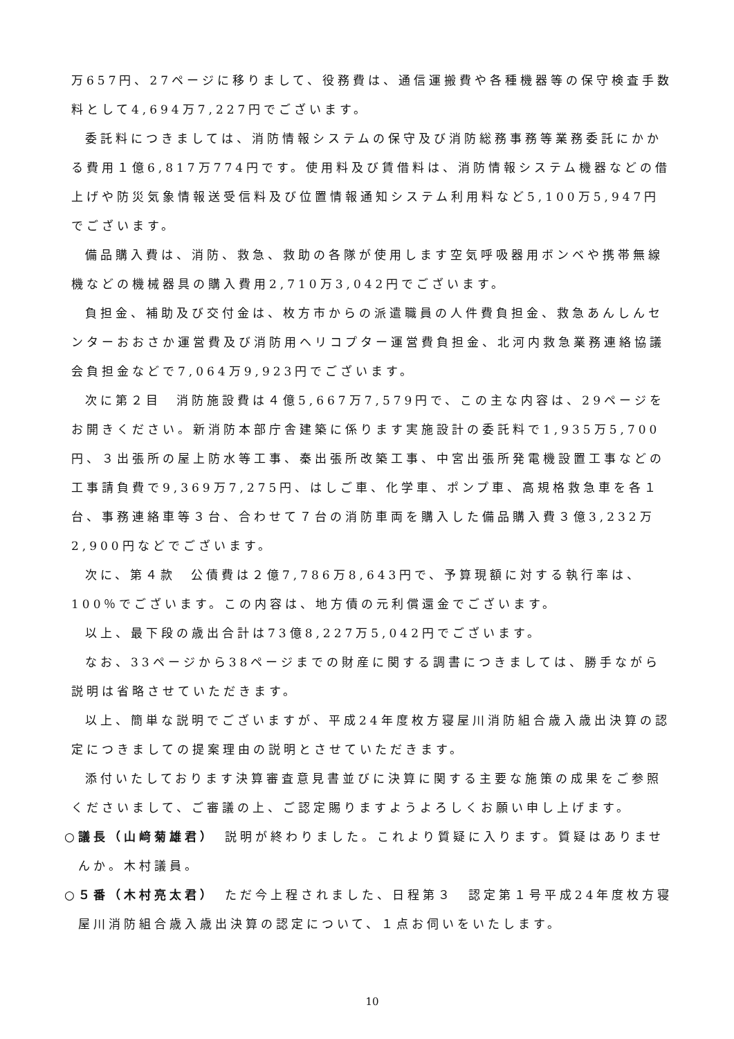万657円、27ページに移りまして、役務費は、通信運搬費や各種機器等の保守検査手数料として4,694万7,227円でございます。
委託料につきましては、消防情報システムの保守及び消防総務事務等業務委託にかかる費用１億6,817万774円です。使用料及び賃借料は、消防情報システム機器などの借上げや防災気象情報送受信料及び位置情報通知システム利用料など5,100万5,947円でございます。
備品購入費は、消防、救急、救助の各隊が使用します空気呼吸器用ボンベや携帯無線機などの機械器具の購入費用2,710万3,042円でございます。
負担金、補助及び交付金は、枚方市からの派遣職員の人件費負担金、救急あんしんセンターおおさか運営費及び消防用ヘリコプター運営費負担金、北河内救急業務連絡協議会負担金などで7,064万9,923円でございます。
次に第２目　消防施設費は４億5,667万7,579円で、この主な内容は、29ページをお開きください。新消防本部庁舎建築に係ります実施設計の委託料で1,935万5,700円、３出張所の屋上防水等工事、秦出張所改築工事、中宮出張所発電機設置工事などの工事請負費で9,369万7,275円、はしご車、化学車、ポンプ車、高規格救急車を各１台、事務連絡車等３台、合わせて７台の消防車両を購入した備品購入費３億3,232万2,900円などでございます。
次に、第４款　公債費は２億7,786万8,643円で、予算現額に対する執行率は、100％でございます。この内容は、地方債の元利償還金でございます。
以上、最下段の歳出合計は73億8,227万5,042円でございます。
なお、33ページから38ページまでの財産に関する調書につきましては、勝手ながら説明は省略させていただきます。
以上、簡単な説明でございますが、平成24年度枚方寝屋川消防組合歳入歳出決算の認定につきましての提案理由の説明とさせていただきます。
添付いたしております決算審査意見書並びに決算に関する主要な施策の成果をご参照くださいまして、ご審議の上、ご認定賜りますようよろしくお願い申し上げます。
○議長（山﨑菊雄君）　説明が終わりました。これより質疑に入ります。質疑はありませんか。木村議員。
○５番（木村亮太君）　ただ今上程されました、日程第３　認定第１号平成24年度枚方寝屋川消防組合歳入歳出決算の認定について、１点お伺いをいたします。
10